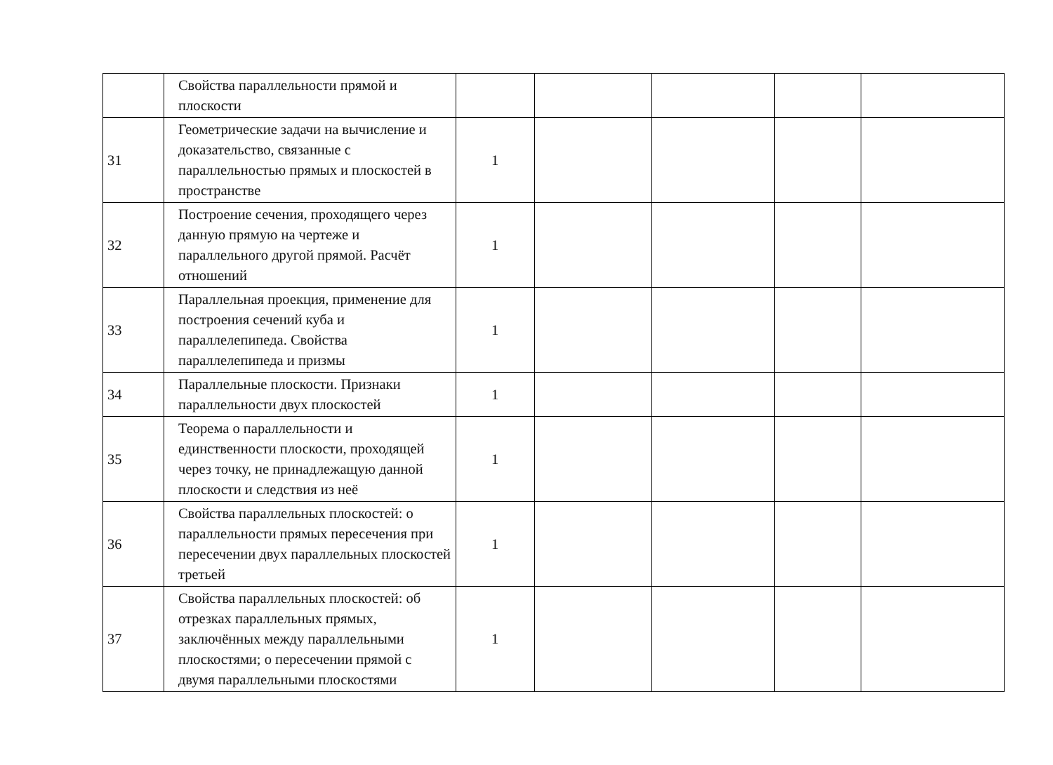| | Свойства параллельности прямой и плоскости | | | | | |
| 31 | Геометрические задачи на вычисление и доказательство, связанные с параллельностью прямых и плоскостей в пространстве | 1 | | | | |
| 32 | Построение сечения, проходящего через данную прямую на чертеже и параллельного другой прямой. Расчёт отношений | 1 | | | | |
| 33 | Параллельная проекция, применение для построения сечений куба и параллелепипеда. Свойства параллелепипеда и призмы | 1 | | | | |
| 34 | Параллельные плоскости. Признаки параллельности двух плоскостей | 1 | | | | |
| 35 | Теорема о параллельности и единственности плоскости, проходящей через точку, не принадлежащую данной плоскости и следствия из неё | 1 | | | | |
| 36 | Свойства параллельных плоскостей: о параллельности прямых пересечения при пересечении двух параллельных плоскостей третьей | 1 | | | | |
| 37 | Свойства параллельных плоскостей: об отрезках параллельных прямых, заключённых между параллельными плоскостями; о пересечении прямой с двумя параллельными плоскостями | 1 | | | | |